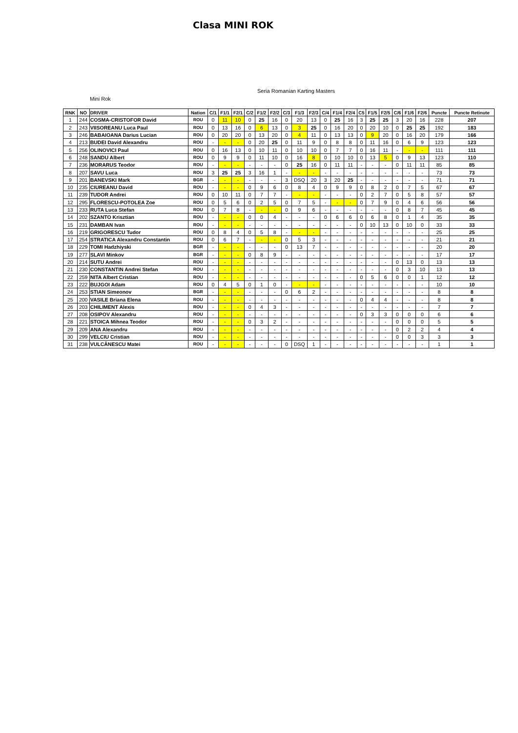Clasa MINI ROK
Seria Romanian Karting Masters
Mini Rok
| RNK | NO | DRIVER | Nation | C/1 | F1/1 | F2/1 | C/2 | F1/2 | F2/2 | C/3 | F1/3 | F2/3 | C/4 | F1/4 | F2/4 | C5 | F1/5 | F2/5 | C/6 | F1/6 | F2/6 | Puncte | Puncte Retinute |
| --- | --- | --- | --- | --- | --- | --- | --- | --- | --- | --- | --- | --- | --- | --- | --- | --- | --- | --- | --- | --- | --- | --- | --- |
| 1 | 244 | COSMA-CRISTOFOR David | ROU | 0 | 11 | 10 | 0 | 25 | 16 | 0 | 20 | 13 | 0 | 25 | 16 | 3 | 25 | 25 | 3 | 20 | 16 | 228 | 207 |
| 2 | 243 | VIISOREANU Luca Paul | ROU | 0 | 13 | 16 | 0 | 6 | 13 | 0 | 3 | 25 | 0 | 16 | 20 | 0 | 20 | 10 | 0 | 25 | 25 | 192 | 183 |
| 3 | 246 | BABAIOANA Darius Lucian | ROU | 0 | 20 | 20 | 0 | 13 | 20 | 0 | 4 | 11 | 0 | 13 | 13 | 0 | 9 | 20 | 0 | 16 | 20 | 179 | 166 |
| 4 | 213 | BUDEI David Alexandru | ROU | - | - | - | 0 | 20 | 25 | 0 | 11 | 9 | 0 | 8 | 8 | 0 | 11 | 16 | 0 | 6 | 9 | 123 | 123 |
| 5 | 256 | OLINOVICI Paul | ROU | 0 | 16 | 13 | 0 | 10 | 11 | 0 | 10 | 10 | 0 | 7 | 7 | 0 | 16 | 11 | - | - | - | 111 | 111 |
| 6 | 248 | SANDU Albert | ROU | 0 | 9 | 9 | 0 | 11 | 10 | 0 | 16 | 8 | 0 | 10 | 10 | 0 | 13 | 5 | 0 | 9 | 13 | 123 | 110 |
| 7 | 236 | MORARUS Teodor | ROU | - | - | - | - | - | - | 0 | 25 | 16 | 0 | 11 | 11 | - | - | - | 0 | 11 | 11 | 85 | 85 |
| 8 | 207 | SAVU Luca | ROU | 3 | 25 | 25 | 3 | 16 | 1 | - | - | - | - | - | - | - | - | - | - | - | - | 73 | 73 |
| 9 | 201 | BANEVSKI Mark | BGR | - | - | - | - | - | - | 3 | DSQ | 20 | 3 | 20 | 25 | - | - | - | - | - | - | 71 | 71 |
| 10 | 235 | CIUREANU David | ROU | - | - | - | 0 | 9 | 6 | 0 | 8 | 4 | 0 | 9 | 9 | 0 | 8 | 2 | 0 | 7 | 5 | 67 | 67 |
| 11 | 239 | TUDOR Andrei | ROU | 0 | 10 | 11 | 0 | 7 | 7 | - | - | - | - | - | - | 0 | 2 | 7 | 0 | 5 | 8 | 57 | 57 |
| 12 | 295 | FLORESCU-POTOLEA Zoe | ROU | 0 | 5 | 6 | 0 | 2 | 5 | 0 | 7 | 5 | - | - | - | 0 | 7 | 9 | 0 | 4 | 6 | 56 | 56 |
| 13 | 233 | RUTA Luca Stefan | ROU | 0 | 7 | 8 | - | - | - | 0 | 9 | 6 | - | - | - | - | - | - | 0 | 8 | 7 | 45 | 45 |
| 14 | 202 | SZANTO Krisztian | ROU | - | - | - | 0 | 0 | 4 | - | - | - | 0 | 6 | 6 | 0 | 6 | 8 | 0 | 1 | 4 | 35 | 35 |
| 15 | 231 | DAMBAN Ivan | ROU | - | - | - | - | - | - | - | - | - | - | - | - | 0 | 10 | 13 | 0 | 10 | 0 | 33 | 33 |
| 16 | 219 | GRIGORESCU Tudor | ROU | 0 | 8 | 4 | 0 | 5 | 8 | - | - | - | - | - | - | - | - | - | - | - | - | 25 | 25 |
| 17 | 254 | STRATICA Alexandru Constantin | ROU | 0 | 6 | 7 | - | - | - | 0 | 5 | 3 | - | - | - | - | - | - | - | - | - | 21 | 21 |
| 18 | 229 | TOMI Hadzhiyski | BGR | - | - | - | - | - | - | 0 | 13 | 7 | - | - | - | - | - | - | - | - | - | 20 | 20 |
| 19 | 277 | SLAVI Minkov | BGR | - | - | - | 0 | 8 | 9 | - | - | - | - | - | - | - | - | - | - | - | - | 17 | 17 |
| 20 | 214 | SUTU Andrei | ROU | - | - | - | - | - | - | - | - | - | - | - | - | - | - | - | 0 | 13 | 0 | 13 | 13 |
| 21 | 230 | CONSTANTIN Andrei Stefan | ROU | - | - | - | - | - | - | - | - | - | - | - | - | - | - | - | 0 | 3 | 10 | 13 | 13 |
| 22 | 259 | NITA Albert Cristian | ROU | - | - | - | - | - | - | - | - | - | - | - | - | 0 | 5 | 6 | 0 | 0 | 1 | 12 | 12 |
| 23 | 222 | BUJGOI Adam | ROU | 0 | 4 | 5 | 0 | 1 | 0 | - | - | - | - | - | - | - | - | - | - | - | - | 10 | 10 |
| 24 | 253 | STIAN Simeonov | BGR | - | - | - | - | - | - | 0 | 6 | 2 | - | - | - | - | - | - | - | - | - | 8 | 8 |
| 25 | 200 | VASILE Briana Elena | ROU | - | - | - | - | - | - | - | - | - | - | - | - | 0 | 4 | 4 | - | - | - | 8 | 8 |
| 26 | 203 | CHILIMENT Alexis | ROU | - | - | - | 0 | 4 | 3 | - | - | - | - | - | - | - | - | - | - | - | - | 7 | 7 |
| 27 | 208 | OSIPOV Alexandru | ROU | - | - | - | - | - | - | - | - | - | - | - | - | 0 | 3 | 3 | 0 | 0 | 0 | 6 | 6 |
| 28 | 221 | STOICA Mihnea Teodor | ROU | - | - | - | 0 | 3 | 2 | - | - | - | - | - | - | - | - | - | 0 | 0 | 0 | 5 | 5 |
| 29 | 209 | ANA Alexandru | ROU | - | - | - | - | - | - | - | - | - | - | - | - | - | - | - | 0 | 2 | 2 | 4 | 4 |
| 30 | 299 | VELCIU Cristian | ROU | - | - | - | - | - | - | - | - | - | - | - | - | - | - | - | 0 | 0 | 3 | 3 | 3 |
| 31 | 238 | VULCĂNESCU Matei | ROU | - | - | - | - | - | - | 0 | DSQ | 1 | - | - | - | - | - | - | - | - | - | 1 | 1 |